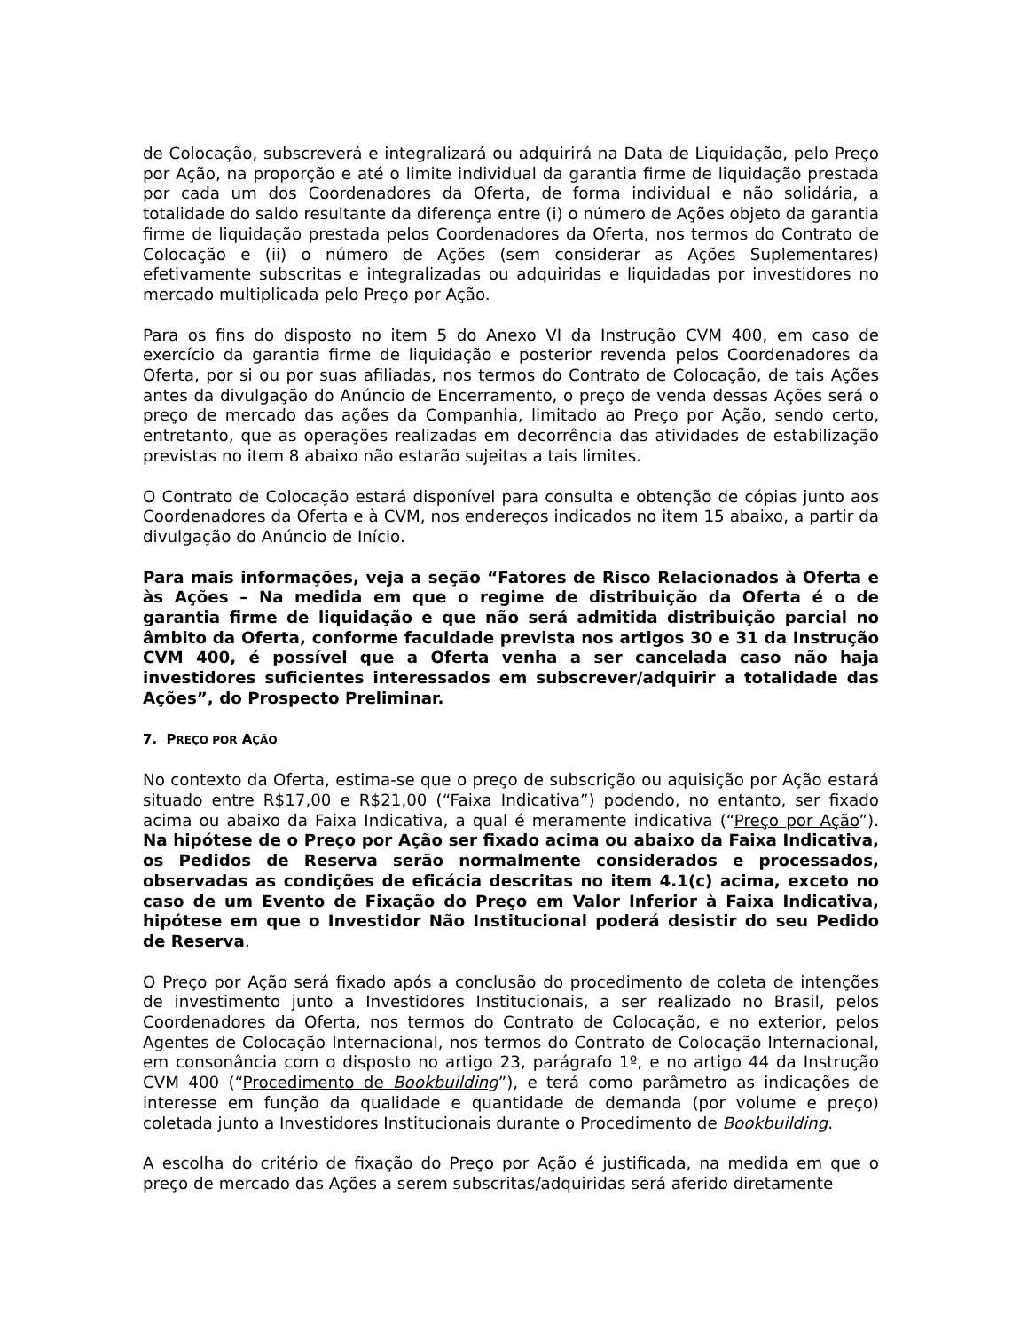de Colocação, subscreverá e integralizará ou adquirirá na Data de Liquidação, pelo Preço por Ação, na proporção e até o limite individual da garantia firme de liquidação prestada por cada um dos Coordenadores da Oferta, de forma individual e não solidária, a totalidade do saldo resultante da diferença entre (i) o número de Ações objeto da garantia firme de liquidação prestada pelos Coordenadores da Oferta, nos termos do Contrato de Colocação e (ii) o número de Ações (sem considerar as Ações Suplementares) efetivamente subscritas e integralizadas ou adquiridas e liquidadas por investidores no mercado multiplicada pelo Preço por Ação.
Para os fins do disposto no item 5 do Anexo VI da Instrução CVM 400, em caso de exercício da garantia firme de liquidação e posterior revenda pelos Coordenadores da Oferta, por si ou por suas afiliadas, nos termos do Contrato de Colocação, de tais Ações antes da divulgação do Anúncio de Encerramento, o preço de venda dessas Ações será o preço de mercado das ações da Companhia, limitado ao Preço por Ação, sendo certo, entretanto, que as operações realizadas em decorrência das atividades de estabilização previstas no item 8 abaixo não estarão sujeitas a tais limites.
O Contrato de Colocação estará disponível para consulta e obtenção de cópias junto aos Coordenadores da Oferta e à CVM, nos endereços indicados no item 15 abaixo, a partir da divulgação do Anúncio de Início.
Para mais informações, veja a seção “Fatores de Risco Relacionados à Oferta e às Ações – Na medida em que o regime de distribuição da Oferta é o de garantia firme de liquidação e que não será admitida distribuição parcial no âmbito da Oferta, conforme faculdade prevista nos artigos 30 e 31 da Instrução CVM 400, é possível que a Oferta venha a ser cancelada caso não haja investidores suficientes interessados em subscrever/adquirir a totalidade das Ações”, do Prospecto Preliminar.
7. PREÇO POR AÇÃO
No contexto da Oferta, estima-se que o preço de subscrição ou aquisição por Ação estará situado entre R$17,00 e R$21,00 (“Faixa Indicativa”) podendo, no entanto, ser fixado acima ou abaixo da Faixa Indicativa, a qual é meramente indicativa (“Preço por Ação”). Na hipótese de o Preço por Ação ser fixado acima ou abaixo da Faixa Indicativa, os Pedidos de Reserva serão normalmente considerados e processados, observadas as condições de eficácia descritas no item 4.1(c) acima, exceto no caso de um Evento de Fixação do Preço em Valor Inferior à Faixa Indicativa, hipótese em que o Investidor Não Institucional poderá desistir do seu Pedido de Reserva.
O Preço por Ação será fixado após a conclusão do procedimento de coleta de intenções de investimento junto a Investidores Institucionais, a ser realizado no Brasil, pelos Coordenadores da Oferta, nos termos do Contrato de Colocação, e no exterior, pelos Agentes de Colocação Internacional, nos termos do Contrato de Colocação Internacional, em consonância com o disposto no artigo 23, parágrafo 1º, e no artigo 44 da Instrução CVM 400 (“Procedimento de Bookbuilding”), e terá como parâmetro as indicações de interesse em função da qualidade e quantidade de demanda (por volume e preço) coletada junto a Investidores Institucionais durante o Procedimento de Bookbuilding.
A escolha do critério de fixação do Preço por Ação é justificada, na medida em que o preço de mercado das Ações a serem subscritas/adquiridas será aferido diretamente